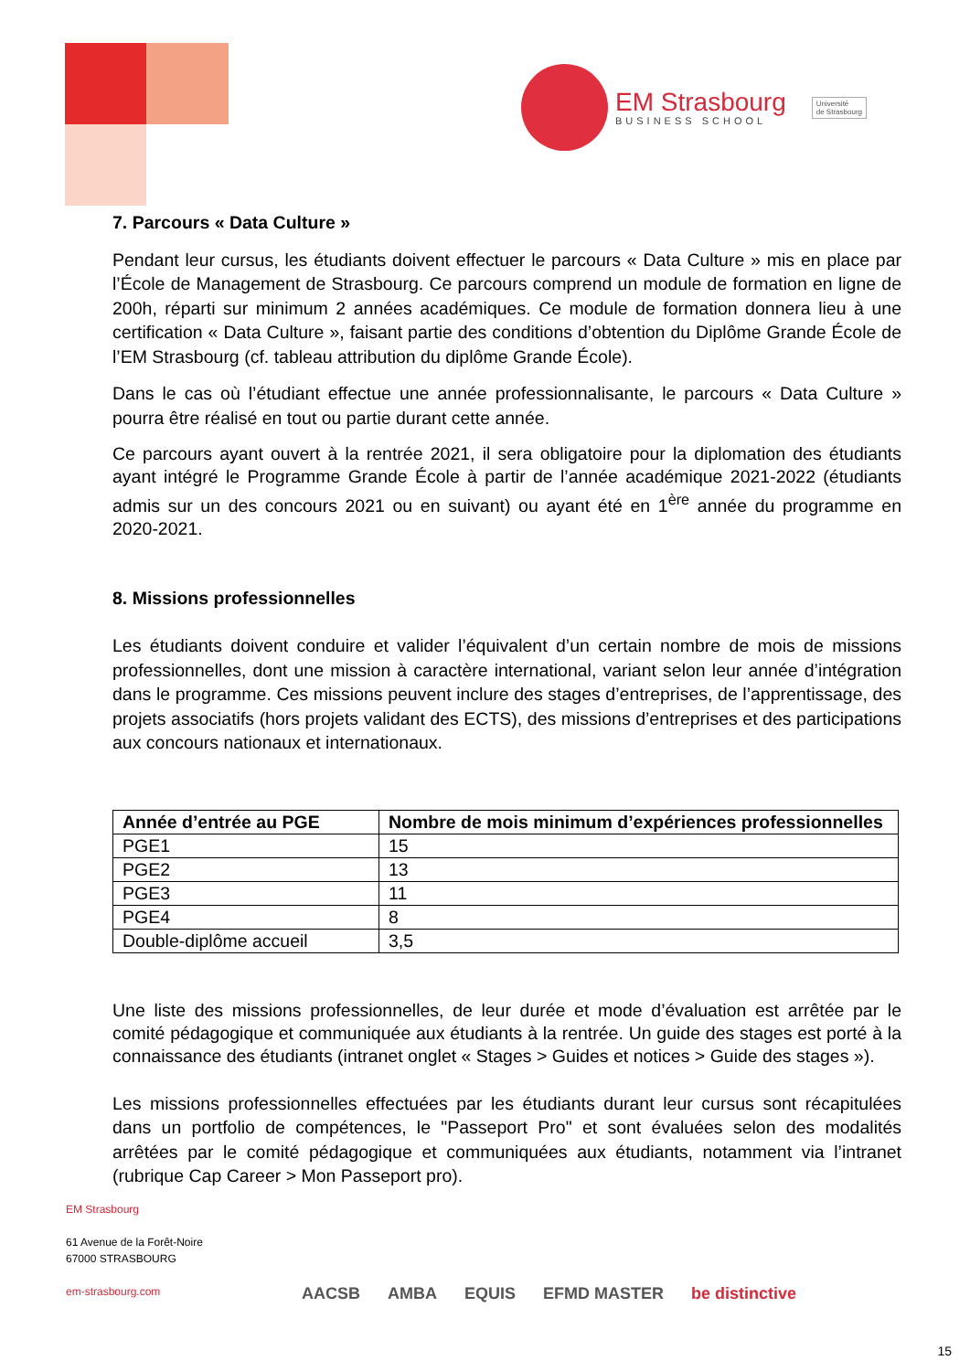EM Strasbourg
BUSINESS SCHOOL
Université
de Strasbourg
7. Parcours « Data Culture »
Pendant leur cursus, les étudiants doivent effectuer le parcours « Data Culture » mis en place par l’École de Management de Strasbourg. Ce parcours comprend un module de formation en ligne de 200h, réparti sur minimum 2 années académiques. Ce module de formation donnera lieu à une certification « Data Culture », faisant partie des conditions d’obtention du Diplôme Grande École de l’EM Strasbourg (cf. tableau attribution du diplôme Grande École).
Dans le cas où l’étudiant effectue une année professionnalisante, le parcours « Data Culture » pourra être réalisé en tout ou partie durant cette année.
Ce parcours ayant ouvert à la rentrée 2021, il sera obligatoire pour la diplomation des étudiants ayant intégré le Programme Grande École à partir de l’année académique 2021-2022 (étudiants admis sur un des concours 2021 ou en suivant) ou ayant été en 1<sup>ère</sup> année du programme en 2020-2021.
8. Missions professionnelles
Les étudiants doivent conduire et valider l’équivalent d’un certain nombre de mois de missions professionnelles, dont une mission à caractère international, variant selon leur année d’intégration dans le programme. Ces missions peuvent inclure des stages d’entreprises, de l’apprentissage, des projets associatifs (hors projets validant des ECTS), des missions d’entreprises et des participations aux concours nationaux et internationaux.
| Année d’entrée au PGE | Nombre de mois minimum d’expériences professionnelles |
| --- | --- |
| PGE1 | 15 |
| PGE2 | 13 |
| PGE3 | 11 |
| PGE4 | 8 |
| Double-diplôme accueil | 3,5 |
Une liste des missions professionnelles, de leur durée et mode d’évaluation est arrêtée par le comité pédagogique et communiquée aux étudiants à la rentrée. Un guide des stages est porté à la connaissance des étudiants (intranet onglet « Stages > Guides et notices > Guide des stages »).
Les missions professionnelles effectuées par les étudiants durant leur cursus sont récapitulées dans un portfolio de compétences, le "Passeport Pro" et sont évaluées selon des modalités arrêtées par le comité pédagogique et communiquées aux étudiants, notamment via l’intranet (rubrique Cap Career > Mon Passeport pro).
EM Strasbourg
61 Avenue de la Forêt-Noire
67000 STRASBOURG
em-strasbourg.com
AACSB AMBA EQUIS EFMD MASTER be distinctive
15